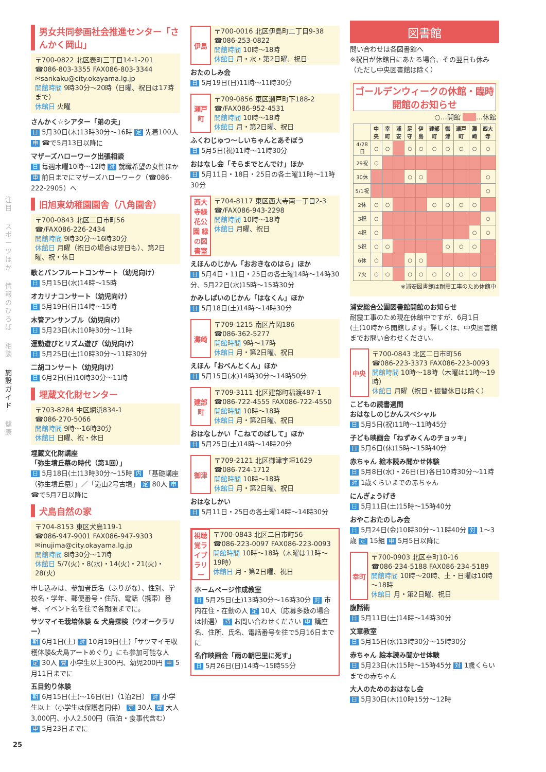注目
スポーツほか
情報のひろば
相談
施設ガイド
健康
男女共同参画社会推進センター「さんかく岡山」
〒700-0822 北区表町三丁目14-1-201
☎086-803-3355 FAX086-803-3344
✉sankaku@city.okayama.lg.jp
開館時間 9時30分～20時（日曜、祝日は17時まで）
休館日 火曜
さんかく☆シアター「弟の夫」
日 5月30日(木)13時30分～16時 定 先着100人 申 ☎で5月13日以降に
マザーズハローワーク出張相談
日 毎週木曜10時～12時 対 就職希望の女性ほか 申 前日までにマザーズハローワーク（☎086-222-2905）へ
旧旭東幼稚園園舎（八角園舎）
〒700-0843 北区二日市町56
☎/FAX086-226-2434
開館時間 9時30分～16時30分
休館日 月曜（祝日の場合は翌日も）、第2日曜、祝・休日
歌とパンフルートコンサート（幼児向け）
日 5月15日(水)14時～15時
オカリナコンサート（幼児向け）
日 5月19日(日)14時～15時
木管アンサンブル（幼児向け）
日 5月23日(木)10時30分～11時
運動遊びとリズム遊び（幼児向け）
日 5月25日(土)10時30分～11時30分
二胡コンサート（幼児向け）
日 6月2日(日)10時30分～11時
埋蔵文化財センター
〒703-8284 中区網浜834-1
☎086-270-5066
開館時間 9時～16時30分
休館日 日曜、祝・休日
埋蔵文化財講座
「弥生墳丘墓の時代（第1回）」
日 5月18日(土)13時30分～15時 内 「基礎講座（弥生墳丘墓）」／「造山2号古墳」 定 80人 申 ☎で5月7日以降に
犬島自然の家
〒704-8153 東区犬島119-1
☎086-947-9001 FAX086-947-9303
✉inujima@city.okayama.lg.jp
開館時間 8時30分～17時
休館日 5/7(火)・8(水)・14(火)・21(火)・28(火)
申し込みは、参加者氏名（ふりがな）、性別、学校名・学年、郵便番号・住所、電話（携帯）番号、イベント名を往で各期限までに。
サツマイモ栽培体験 & 犬島探検（ウオークラリー）
期 6月1日(土) 対 10月19日(土)「サツマイモ収穫体験&犬島アートめぐり」にも参加可能な人 定 30人 費 小学生以上300円、幼児200円 申 5月11日までに
五目釣り体験
期 6月15日(土)～16日(日)（1泊2日） 対 小学生以上（小学生は保護者同伴） 定 30人 費 大人3,000円、小人2,500円（宿泊・食事代含む） 申 5月23日までに
伊島
〒700-0016 北区伊島町二丁目9-38
☎086-253-0822
開館時間 10時～18時
休館日 月・水・第2日曜、祝日
おたのしみ会
日 5月19日(日)11時～11時30分
瀬戸町
〒709-0856 東区瀬戸町下188-2
☎/FAX086-952-4531
開館時間 10時～18時
休館日 月・第2日曜、祝日
ふくわじゅつ～しいちゃんとあそぼう
日 5月5日(祝)11時～11時30分
おはなし会「そらまでとんでけ」ほか
日 5月11日・18日・25日の各土曜11時～11時30分
西大寺緑花公園 緑の図書室
〒704-8117 東区西大寺南一丁目2-3
☎/FAX086-943-2298
開館時間 10時～18時
休館日 月曜、祝日
えほんのじかん「おおきなのはら」ほか
日 5月4日・11日・25日の各土曜14時～14時30分、5月22日(水)15時～15時30分
かみしばいのじかん「はなくん」ほか
日 5月18日(土)14時～14時30分
灘崎
〒709-1215 南区片岡186
☎086-362-5277
開館時間 9時～17時
休館日 月・第2日曜、祝日
えほん「おべんとくん」ほか
日 5月15日(水)14時30分～14時50分
建部町
〒709-3111 北区建部町福渡487-1
☎086-722-4555 FAX086-722-4550
開館時間 10時～18時
休館日 月・第2日曜、祝日
おはなしかい「こねてのばして」ほか
日 5月25日(土)14時～14時20分
御津
〒709-2121 北区御津宇垣1629
☎086-724-1712
開館時間 10時～18時
休館日 月・第2日曜、祝日
おはなしかい
日 5月11日・25日の各土曜14時～14時30分
視聴覚ライブラリー
〒700-0843 北区二日市町56
☎086-223-0097 FAX086-223-0093
開館時間 10時～18時（木曜は11時～19時）
休館日 月・第2日曜、祝日
ホームページ作成教室
日 5月25日(土)13時30分～16時30分 対 市内在住・在勤の人 定 10人（応募多数の場合は抽選） 持 お問い合わせください 申 講座名、住所、氏名、電話番号を往で5月16日までに
名作映画会「雨の朝巴里に死す」
日 5月26日(日)14時～15時55分
図書館
問い合わせは各図書館へ
※祝日が休館日にあたる場合、その翌日も休み（ただし中央図書館は除く）
ゴールデンウィークの休館・臨時開館のお知らせ
○…開館 　　 …休館
| | 中央 | 幸町 | 浦安 | 足守 | 伊島 | 建部町 | 御津 | 瀬戸町 | 灘崎 | 西大寺 |
| --- | --- | --- | --- | --- | --- | --- | --- | --- | --- | --- |
| 4/28日 | ○ | ○ | | ○ | ○ | ○ | ○ | ○ | ○ | ○ |
| 29祝 | ○ | | | | | | | | | |
| 30休 | | | | ○ | ○ | | | | | ○ |
| 5/1祝 | | | | | | | | | | ○ |
| 2休 | ○ | ○ | | | | ○ | ○ | ○ | ○ | |
| 3祝 | ○ | | | | | | | | | ○ |
| 4祝 | ○ | | | | | | | | ○ | ○ |
| 5祝 | ○ | ○ | | | | | ○ | ○ | ○ | |
| 6休 | ○ | | | ○ | ○ | | | | | |
| 7火 | ○ | ○ | | ○ | ○ | ○ | ○ | ○ | ○ | |
※浦安図書館は耐震工事のため休館中
浦安総合公園図書館開館のお知らせ
耐震工事のため現在休館中ですが、6月1日(土)10時から開館します。詳しくは、中央図書館までお問い合わせください。
中央
〒700-0843 北区二日市町56
☎086-223-3373 FAX086-223-0093
開館時間 10時～18時（木曜は11時～19時）
休館日 月曜（祝日・振替休日は除く）
こどもの読書週間
おはなしのじかんスペシャル
日 5月5日(祝)11時～11時45分
子ども映画会「ねずみくんのチョッキ」
日 5月6日(休)15時～15時40分
赤ちゃん 絵本読み聞かせ体験
日 5月8日(水)・26日(日)各日10時30分～11時 対 1歳くらいまでの赤ちゃん
にんぎょうげき
日 5月11日(土)15時～15時40分
おやこおたのしみ会
日 5月24日(金)10時30分～11時40分 対 1～3歳 定 15組 申 5月5日以降に
幸町
〒700-0903 北区幸町10-16
☎086-234-5188 FAX086-234-5189
開館時間 10時～20時、土・日曜は10時～18時
休館日 月・第2日曜、祝日
腹話術
日 5月11日(土)14時～14時30分
文章教室
日 5月15日(水)13時30分～15時30分
赤ちゃん 絵本読み聞かせ体験
日 5月23日(木)15時～15時45分 対 1歳くらいまでの赤ちゃん
大人のためのおはなし会
日 5月30日(木)10時15分～12時
25